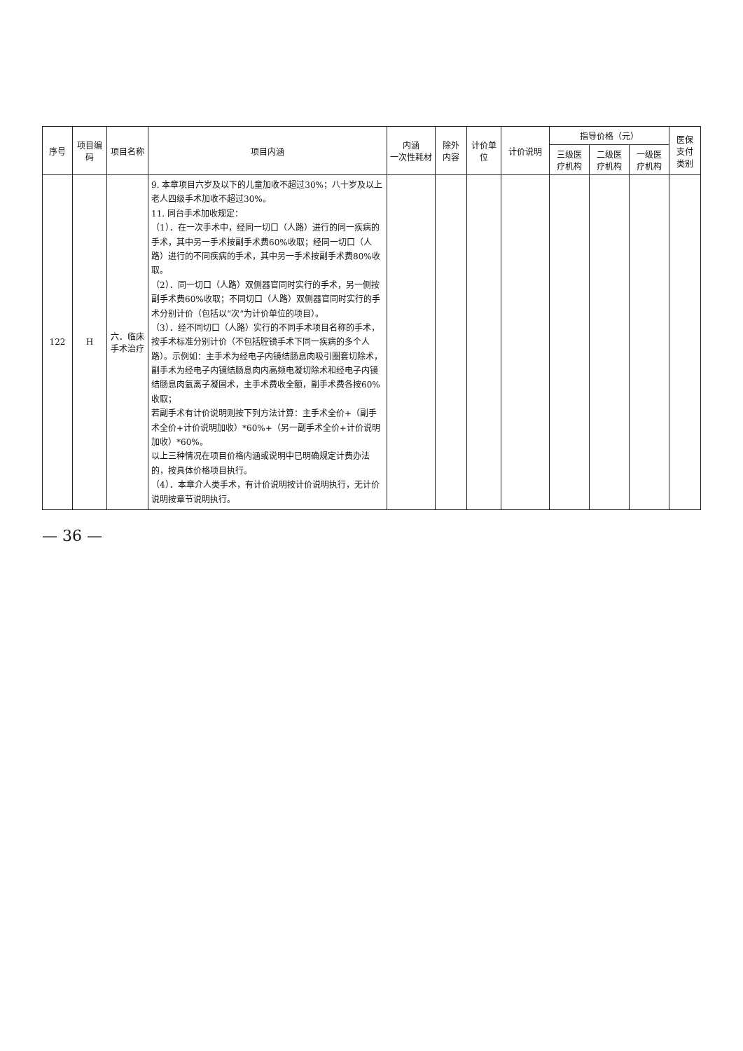| 序号 | 项目编码 | 项目名称 | 项目内涵 | 内涵 一次性耗材 | 除外 内容 | 计价单位 | 计价说明 | 指导价格（元） | | | 医保 支付 类别 |
| --- | --- | --- | --- | --- | --- | --- | --- | --- | --- | --- | --- |
| | | | | | | | | 三级医 疗机构 | 二级医 疗机构 | 一级医 疗机构 | |
| 122 | H | 六．临床手术治疗 | 9. 本章项目六岁及以下的儿童加收不超过30%；八十岁及以上老人四级手术加收不超过30%。 11. 同台手术加收规定： （1）．在一次手术中，经同一切口（人路）进行的同一疾病的手术，其中另一手术按副手术费60%收取；经同一切口（人路）进行的不同疾病的手术，其中另一手术按副手术费80%收取。 （2）．同一切口（人路）双侧器官同时实行的手术，另一侧按副手术费60%收取；不同切口（人路）双侧器官同时实行的手术分别计价（包括以“次”为计价单位的项目）。 （3）．经不同切口（人路）实行的不同手术项目名称的手术，按手术标准分别计价（不包括腔镜手术下同一疾病的多个人路）。示例如：主手术为经电子内镜结肠息肉吸引圈套切除术，副手术为经电子内镜结肠息肉内高频电凝切除术和经电子内镜结肠息肉氩离子凝固术，主手术费收全额，副手术费各按60%收取； 若副手术有计价说明则按下列方法计算：主手术全价+（副手术全价+计价说明加收）*60%+（另一副手术全价+计价说明加收）*60%。 以上三种情况在项目价格内涵或说明中已明确规定计费办法的，按具体价格项目执行。 （4）．本章介人类手术，有计价说明按计价说明执行，无计价说明按章节说明执行。 | | | | | | | | |
— 36 —